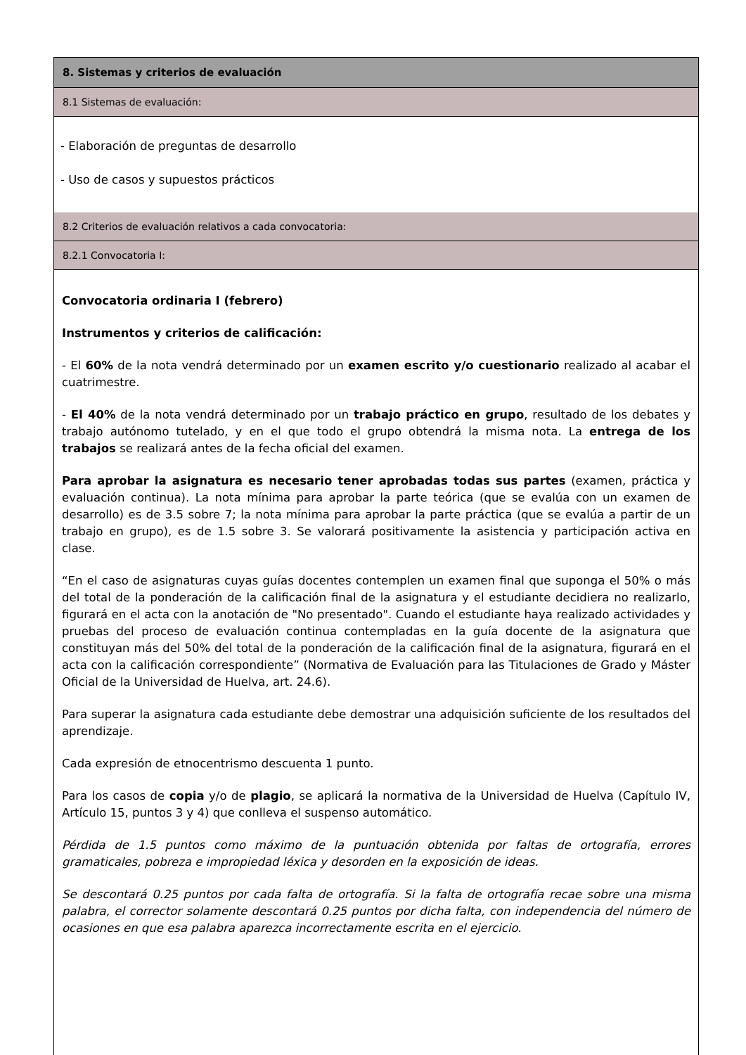8. Sistemas y criterios de evaluación
8.1 Sistemas de evaluación:
- Elaboración de preguntas de desarrollo
- Uso de casos y supuestos prácticos
8.2 Criterios de evaluación relativos a cada convocatoria:
8.2.1 Convocatoria I:
Convocatoria ordinaria I (febrero)
Instrumentos y criterios de calificación:
- El 60% de la nota vendrá determinado por un examen escrito y/o cuestionario realizado al acabar el cuatrimestre.
- El 40% de la nota vendrá determinado por un trabajo práctico en grupo, resultado de los debates y trabajo autónomo tutelado, y en el que todo el grupo obtendrá la misma nota. La entrega de los trabajos se realizará antes de la fecha oficial del examen.
Para aprobar la asignatura es necesario tener aprobadas todas sus partes (examen, práctica y evaluación continua). La nota mínima para aprobar la parte teórica (que se evalúa con un examen de desarrollo) es de 3.5 sobre 7; la nota mínima para aprobar la parte práctica (que se evalúa a partir de un trabajo en grupo), es de 1.5 sobre 3. Se valorará positivamente la asistencia y participación activa en clase.
“En el caso de asignaturas cuyas guías docentes contemplen un examen final que suponga el 50% o más del total de la ponderación de la calificación final de la asignatura y el estudiante decidiera no realizarlo, figurará en el acta con la anotación de "No presentado". Cuando el estudiante haya realizado actividades y pruebas del proceso de evaluación continua contempladas en la guía docente de la asignatura que constituyan más del 50% del total de la ponderación de la calificación final de la asignatura, figurará en el acta con la calificación correspondiente” (Normativa de Evaluación para las Titulaciones de Grado y Máster Oficial de la Universidad de Huelva, art. 24.6).
Para superar la asignatura cada estudiante debe demostrar una adquisición suficiente de los resultados del aprendizaje.
Cada expresión de etnocentrismo descuenta 1 punto.
Para los casos de copia y/o de plagio, se aplicará la normativa de la Universidad de Huelva (Capítulo IV, Artículo 15, puntos 3 y 4) que conlleva el suspenso automático.
Pérdida de 1.5 puntos como máximo de la puntuación obtenida por faltas de ortografía, errores gramaticales, pobreza e impropiedad léxica y desorden en la exposición de ideas.
Se descontará 0.25 puntos por cada falta de ortografía. Si la falta de ortografía recae sobre una misma palabra, el corrector solamente descontará 0.25 puntos por dicha falta, con independencia del número de ocasiones en que esa palabra aparezca incorrectamente escrita en el ejercicio.